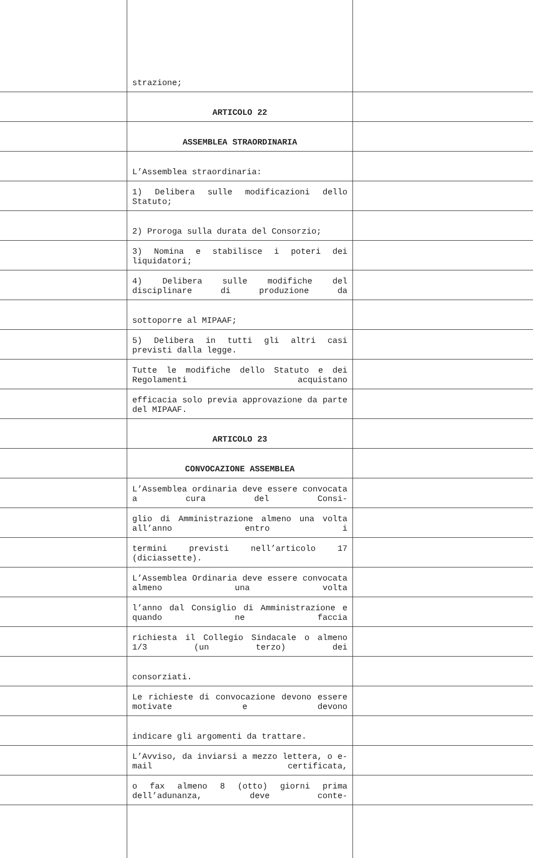| | strazione; | |
| | ARTICOLO 22 | |
| | ASSEMBLEA STRAORDINARIA | |
| | L’Assemblea straordinaria: | |
| | 1) Delibera sulle modificazioni dello Statuto; | |
| | 2) Proroga sulla durata del Consorzio; | |
| | 3) Nomina e stabilisce i poteri dei liquidatori; | |
| | 4) Delibera sulle modifiche del disciplinare di produzione da | |
| | sottoporre al MIPAAF; | |
| | 5) Delibera in tutti gli altri casi previsti dalla legge. | |
| | Tutte le modifiche dello Statuto e dei Regolamenti acquistano | |
| | efficacia solo previa approvazione da parte del MIPAAF. | |
| | ARTICOLO 23 | |
| | CONVOCAZIONE ASSEMBLEA | |
| | L’Assemblea ordinaria deve essere convocata a cura del Consi- | |
| | glio di Amministrazione almeno una volta all’anno entro i | |
| | termini previsti nell’articolo 17 (diciassette). | |
| | L’Assemblea Ordinaria deve essere convocata almeno una volta | |
| | l’anno dal Consiglio di Amministrazione e quando ne faccia | |
| | richiesta il Collegio Sindacale o almeno 1/3 (un terzo) dei | |
| | consorziati. | |
| | Le richieste di convocazione devono essere motivate e devono | |
| | indicare gli argomenti da trattare. | |
| | L’Avviso, da inviarsi a mezzo lettera, o e-mail certificata, | |
| | o fax almeno 8 (otto) giorni prima dell’adunanza, deve conte- | |